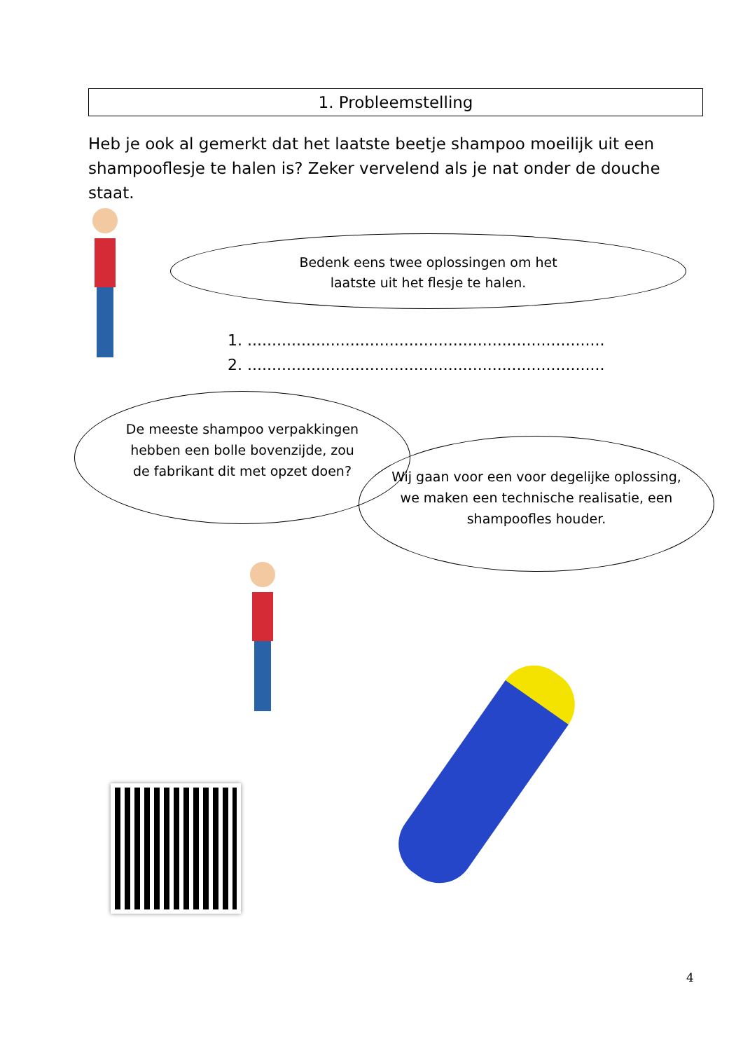1. Probleemstelling
Heb je ook al gemerkt dat het laatste beetje shampoo moeilijk uit een shampooflesje te halen is? Zeker vervelend als je nat onder de douche staat.
Bedenk eens twee oplossingen om het laatste uit het flesje te halen.
1. .........................................................................
2. .........................................................................
De meeste shampoo verpakkingen hebben een bolle bovenzijde, zou de fabrikant dit met opzet doen?
Wij gaan voor een voor degelijke oplossing, we maken een technische realisatie, een shampoofles houder.
4